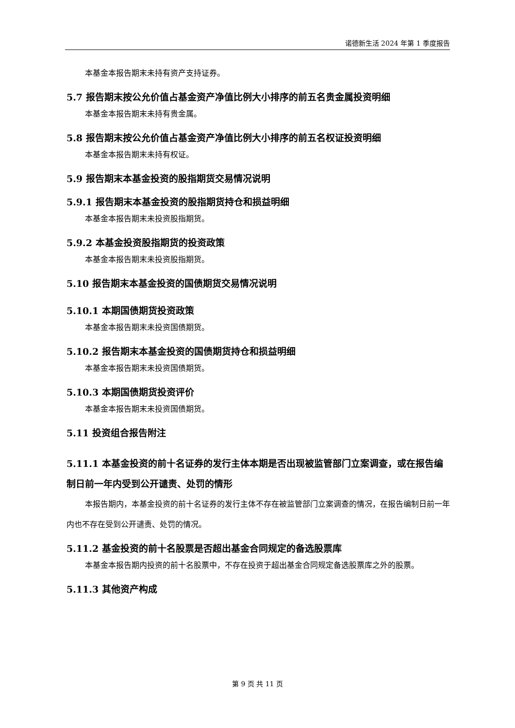诺德新生活 2024 年第 1 季度报告
本基金本报告期末未持有资产支持证券。
5.7 报告期末按公允价值占基金资产净值比例大小排序的前五名贵金属投资明细
本基金本报告期末未持有贵金属。
5.8 报告期末按公允价值占基金资产净值比例大小排序的前五名权证投资明细
本基金本报告期末未持有权证。
5.9 报告期末本基金投资的股指期货交易情况说明
5.9.1 报告期末本基金投资的股指期货持仓和损益明细
本基金本报告期末未投资股指期货。
5.9.2 本基金投资股指期货的投资政策
本基金本报告期末未投资股指期货。
5.10 报告期末本基金投资的国债期货交易情况说明
5.10.1 本期国债期货投资政策
本基金本报告期末未投资国债期货。
5.10.2 报告期末本基金投资的国债期货持仓和损益明细
本基金本报告期末未投资国债期货。
5.10.3 本期国债期货投资评价
本基金本报告期末未投资国债期货。
5.11 投资组合报告附注
5.11.1 本基金投资的前十名证券的发行主体本期是否出现被监管部门立案调查，或在报告编制日前一年内受到公开谴责、处罚的情形
本报告期内，本基金投资的前十名证券的发行主体不存在被监管部门立案调查的情况，在报告编制日前一年内也不存在受到公开谴责、处罚的情况。
5.11.2 基金投资的前十名股票是否超出基金合同规定的备选股票库
本基金本报告期内投资的前十名股票中，不存在投资于超出基金合同规定备选股票库之外的股票。
5.11.3 其他资产构成
第 9 页 共 11 页